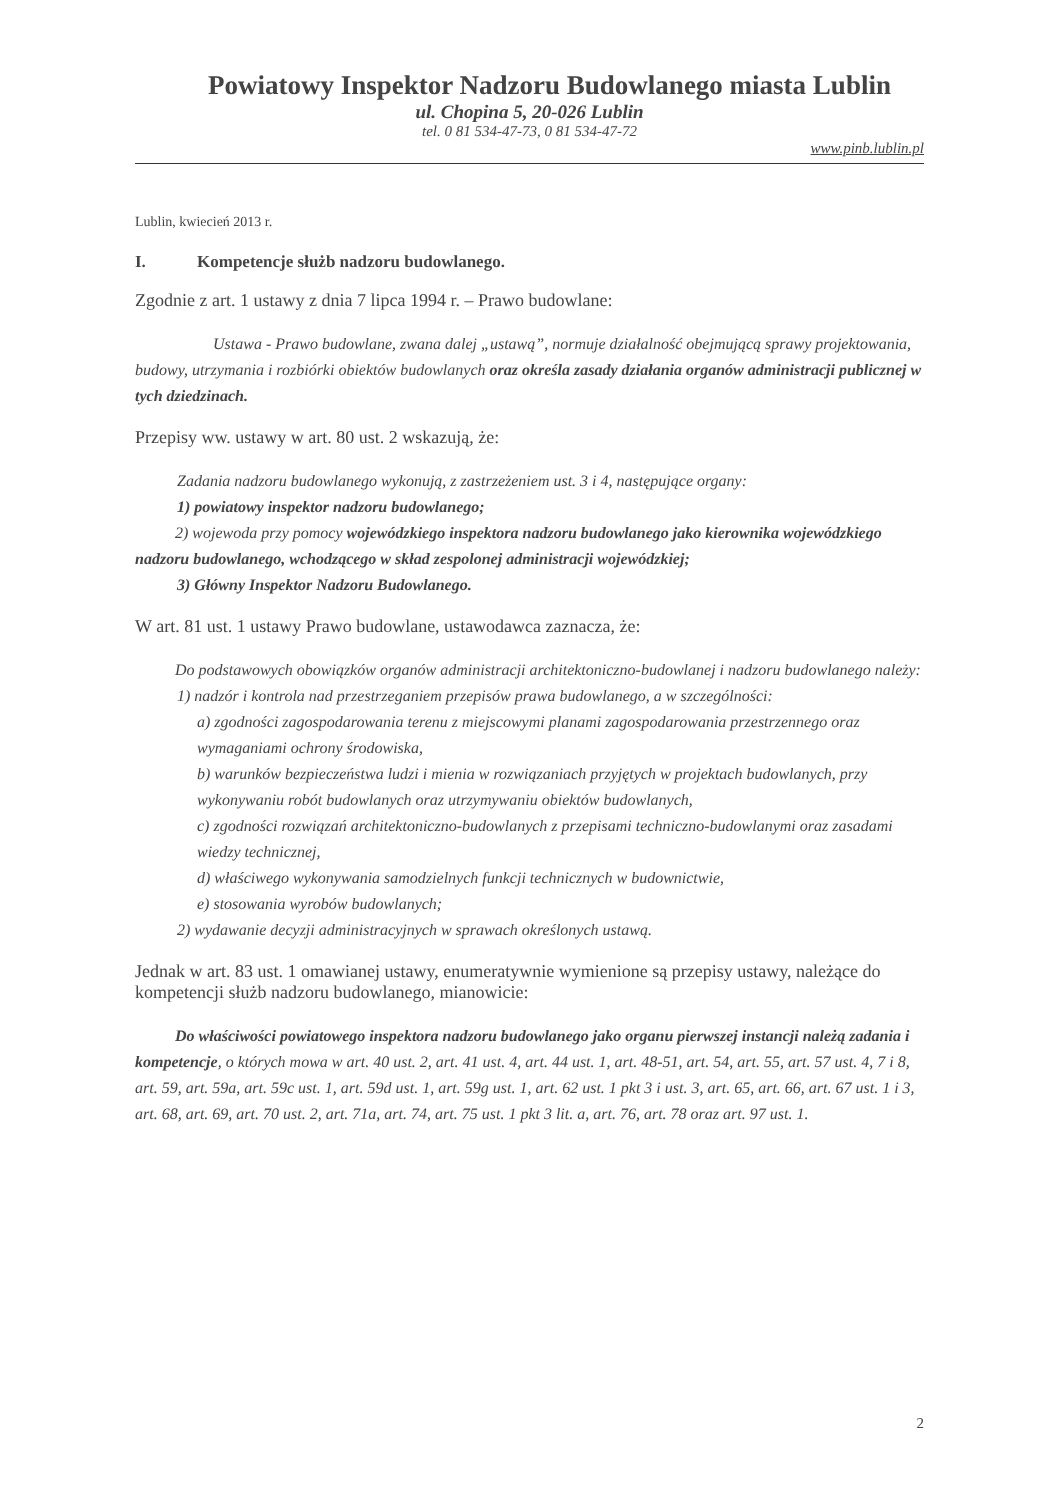Powiatowy Inspektor Nadzoru Budowlanego miasta Lublin
ul. Chopina 5, 20-026 Lublin
tel. 0 81 534-47-73, 0 81 534-47-72
www.pinb.lublin.pl
Lublin, kwiecień 2013 r.
I. Kompetencje służb nadzoru budowlanego.
Zgodnie z art. 1 ustawy z dnia 7 lipca 1994 r. – Prawo budowlane:
Ustawa - Prawo budowlane, zwana dalej „ustawą”, normuje działalność obejmującą sprawy projektowania, budowy, utrzymania i rozbiórki obiektów budowlanych oraz określa zasady działania organów administracji publicznej w tych dziedzinach.
Przepisy ww. ustawy w art. 80 ust. 2 wskazują, że:
Zadania nadzoru budowlanego wykonują, z zastrzeżeniem ust. 3 i 4, następujące organy:
1) powiatowy inspektor nadzoru budowlanego;
2) wojewoda przy pomocy wojewódzkiego inspektora nadzoru budowlanego jako kierownika wojewódzkiego nadzoru budowlanego, wchodzącego w skład zespolonej administracji wojewódzkiej;
3) Główny Inspektor Nadzoru Budowlanego.
W art. 81 ust. 1 ustawy Prawo budowlane, ustawodawca zaznacza, że:
Do podstawowych obowiązków organów administracji architektoniczno-budowlanej i nadzoru budowlanego należy:
1) nadzór i kontrola nad przestrzeganiem przepisów prawa budowlanego, a w szczególności:
a) zgodności zagospodarowania terenu z miejscowymi planami zagospodarowania przestrzennego oraz wymaganiami ochrony środowiska,
b) warunków bezpieczeństwa ludzi i mienia w rozwiązaniach przyjętych w projektach budowlanych, przy wykonywaniu robót budowlanych oraz utrzymywaniu obiektów budowlanych,
c) zgodności rozwiązań architektoniczno-budowlanych z przepisami techniczno-budowlanymi oraz zasadami wiedzy technicznej,
d) właściwego wykonywania samodzielnych funkcji technicznych w budownictwie,
e) stosowania wyrobów budowlanych;
2) wydawanie decyzji administracyjnych w sprawach określonych ustawą.
Jednak w art. 83 ust. 1 omawianej ustawy, enumeratywnie wymienione są przepisy ustawy, należące do kompetencji służb nadzoru budowlanego, mianowicie:
Do właściwości powiatowego inspektora nadzoru budowlanego jako organu pierwszej instancji należą zadania i kompetencje, o których mowa w art. 40 ust. 2, art. 41 ust. 4, art. 44 ust. 1, art. 48-51, art. 54, art. 55, art. 57 ust. 4, 7 i 8, art. 59, art. 59a, art. 59c ust. 1, art. 59d ust. 1, art. 59g ust. 1, art. 62 ust. 1 pkt 3 i ust. 3, art. 65, art. 66, art. 67 ust. 1 i 3, art. 68, art. 69, art. 70 ust. 2, art. 71a, art. 74, art. 75 ust. 1 pkt 3 lit. a, art. 76, art. 78 oraz art. 97 ust. 1.
2